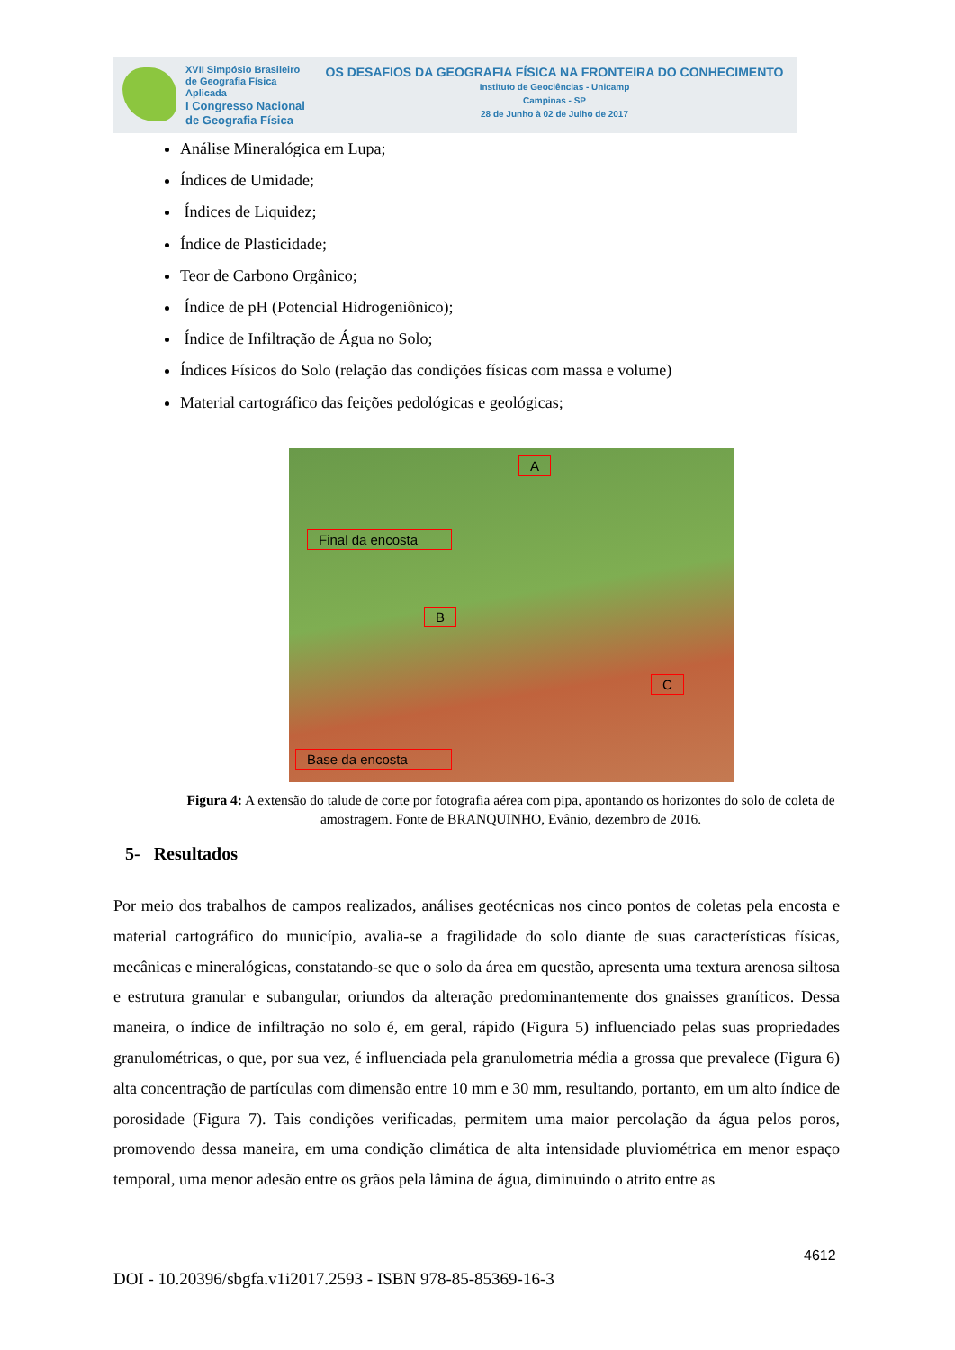XVII Simpósio Brasileiro
de Geografia Física Aplicada
I Congresso Nacional
de Geografia Física
OS DESAFIOS DA GEOGRAFIA FÍSICA NA FRONTEIRA DO CONHECIMENTO
Instituto de Geociências - Unicamp
Campinas - SP
28 de Junho à 02 de Julho de 2017
Análise Mineralógica em Lupa;
Índices de Umidade;
Índices de Liquidez;
Índice de Plasticidade;
Teor de Carbono Orgânico;
Índice de pH (Potencial Hidrogeniônico);
Índice de Infiltração de Água no Solo;
Índices Físicos do Solo (relação das condições físicas com massa e volume)
Material cartográfico das feições pedológicas e geológicas;
A
Final da encosta
B
C
Base da encosta
Figura 4: A extensão do talude de corte por fotografia aérea com pipa, apontando os horizontes do solo de coleta de amostragem. Fonte de BRANQUINHO, Evânio, dezembro de 2016.
5- Resultados
Por meio dos trabalhos de campos realizados, análises geotécnicas nos cinco pontos de coletas pela encosta e material cartográfico do município, avalia-se a fragilidade do solo diante de suas características físicas, mecânicas e mineralógicas, constatando-se que o solo da área em questão, apresenta uma textura arenosa siltosa e estrutura granular e subangular, oriundos da alteração predominantemente dos gnaisses graníticos. Dessa maneira, o índice de infiltração no solo é, em geral, rápido (Figura 5) influenciado pelas suas propriedades granulométricas, o que, por sua vez, é influenciada pela granulometria média a grossa que prevalece (Figura 6) alta concentração de partículas com dimensão entre 10 mm e 30 mm, resultando, portanto, em um alto índice de porosidade (Figura 7). Tais condições verificadas, permitem uma maior percolação da água pelos poros, promovendo dessa maneira, em uma condição climática de alta intensidade pluviométrica em menor espaço temporal, uma menor adesão entre os grãos pela lâmina de água, diminuindo o atrito entre as
4612
DOI - 10.20396/sbgfa.v1i2017.2593 - ISBN 978-85-85369-16-3